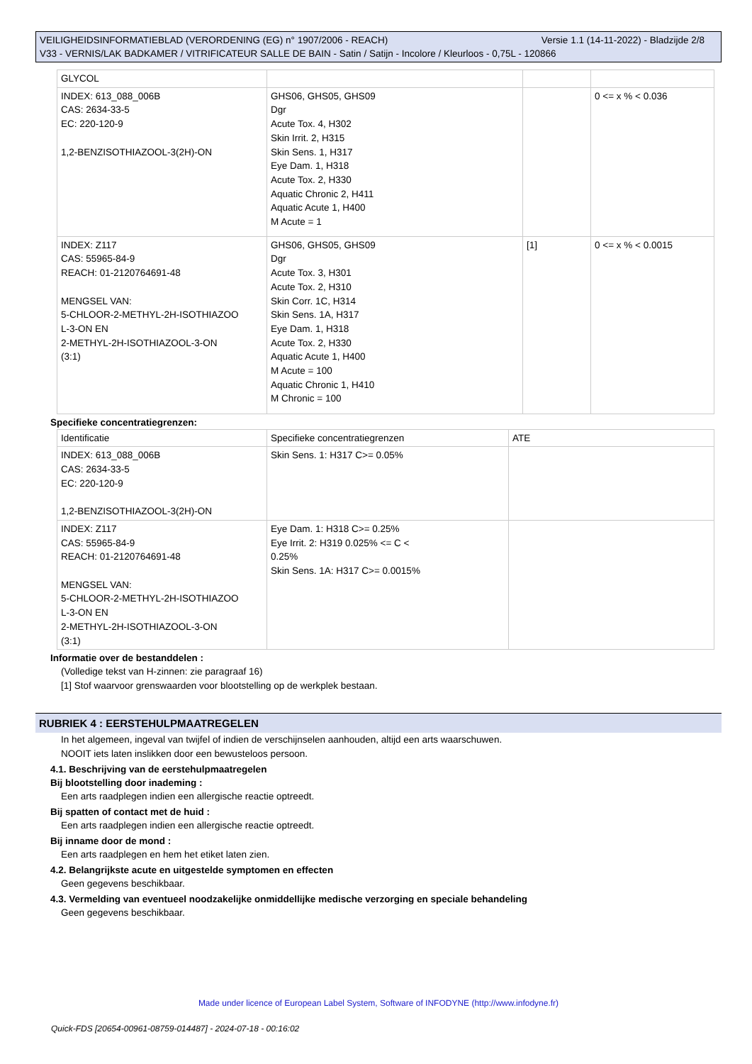Versie 1.1 (14-11-2022) - Bladzijde 2/8 VEILIGHEIDSINFORMATIEBLAD (VERORDENING (EG) n° 1907/2006 - REACH)
V33 - VERNIS/LAK BADKAMER / VITRIFICATEUR SALLE DE BAIN - Satin / Satijn - Incolore / Kleurloos - 0,75L - 120866
| GLYCOL | | | |
| INDEX: 613_088_006B CAS: 2634-33-5 EC: 220-120-9 1,2-BENZISOTHIAZOOL-3(2H)-ON | GHS06, GHS05, GHS09 Dgr Acute Tox. 4, H302 Skin Irrit. 2, H315 Skin Sens. 1, H317 Eye Dam. 1, H318 Acute Tox. 2, H330 Aquatic Chronic 2, H411 Aquatic Acute 1, H400 M Acute = 1 | | 0 <= x % < 0.036 |
| INDEX: Z117 CAS: 55965-84-9 REACH: 01-2120764691-48 MENGSEL VAN: 5-CHLOOR-2-METHYL-2H-ISOTHIAZOO L-3-ON EN 2-METHYL-2H-ISOTHIAZOOL-3-ON (3:1) | GHS06, GHS05, GHS09 Dgr Acute Tox. 3, H301 Acute Tox. 2, H310 Skin Corr. 1C, H314 Skin Sens. 1A, H317 Eye Dam. 1, H318 Acute Tox. 2, H330 Aquatic Acute 1, H400 M Acute = 100 Aquatic Chronic 1, H410 M Chronic = 100 | [1] | 0 <= x % < 0.0015 |
Specifieke concentratiegrenzen:
| Identificatie | Specifieke concentratiegrenzen | ATE |
| INDEX: 613_088_006B CAS: 2634-33-5 EC: 220-120-9 1,2-BENZISOTHIAZOOL-3(2H)-ON | Skin Sens. 1: H317 C>= 0.05% | |
| INDEX: Z117 CAS: 55965-84-9 REACH: 01-2120764691-48 MENGSEL VAN: 5-CHLOOR-2-METHYL-2H-ISOTHIAZOO L-3-ON EN 2-METHYL-2H-ISOTHIAZOOL-3-ON (3:1) | Eye Dam. 1: H318 C>= 0.25% Eye Irrit. 2: H319 0.025% <= C < 0.25% Skin Sens. 1A: H317 C>= 0.0015% | |
Informatie over de bestanddelen :
(Volledige tekst van H-zinnen: zie paragraaf 16)
[1] Stof waarvoor grenswaarden voor blootstelling op de werkplek bestaan.
RUBRIEK 4 : EERSTEHULPMAATREGELEN
In het algemeen, ingeval van twijfel of indien de verschijnselen aanhouden, altijd een arts waarschuwen.
NOOIT iets laten inslikken door een bewusteloos persoon.
4.1. Beschrijving van de eerstehulpmaatregelen
Bij blootstelling door inademing :
Een arts raadplegen indien een allergische reactie optreedt.
Bij spatten of contact met de huid :
Een arts raadplegen indien een allergische reactie optreedt.
Bij inname door de mond :
Een arts raadplegen en hem het etiket laten zien.
4.2. Belangrijkste acute en uitgestelde symptomen en effecten
Geen gegevens beschikbaar.
4.3. Vermelding van eventueel noodzakelijke onmiddellijke medische verzorging en speciale behandeling
Geen gegevens beschikbaar.
Made under licence of European Label System, Software of INFODYNE (http://www.infodyne.fr)
Quick-FDS [20654-00961-08759-014487] - 2024-07-18 - 00:16:02